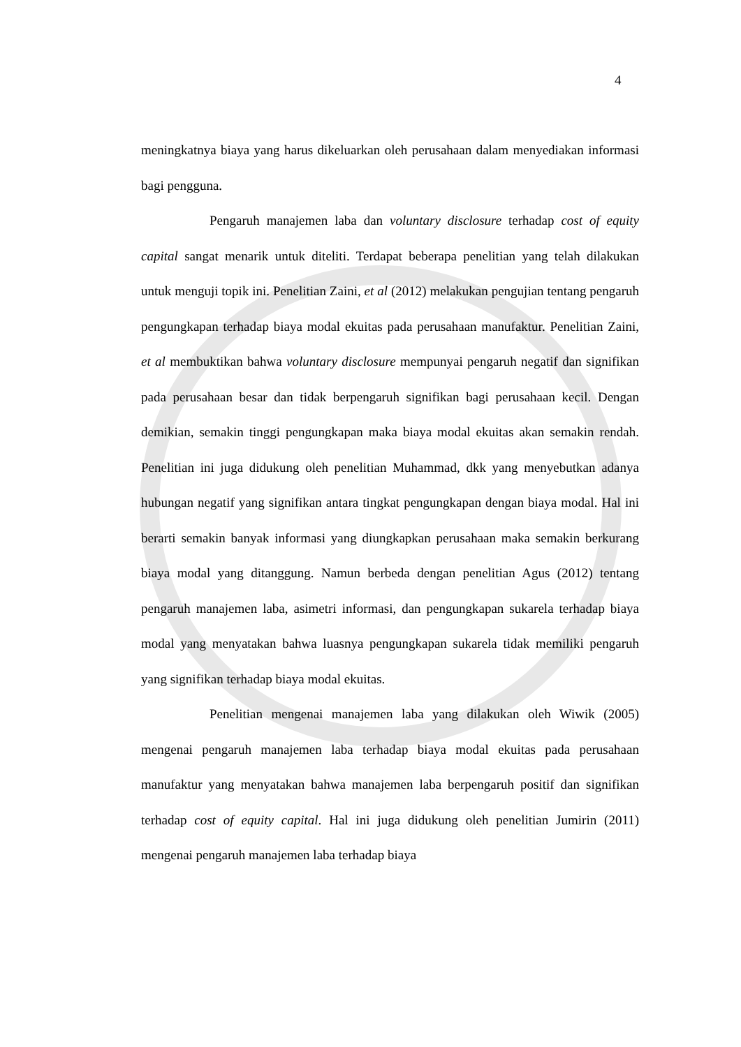4
meningkatnya biaya yang harus dikeluarkan oleh perusahaan dalam menyediakan informasi bagi pengguna.
Pengaruh manajemen laba dan voluntary disclosure terhadap cost of equity capital sangat menarik untuk diteliti. Terdapat beberapa penelitian yang telah dilakukan untuk menguji topik ini. Penelitian Zaini, et al (2012) melakukan pengujian tentang pengaruh pengungkapan terhadap biaya modal ekuitas pada perusahaan manufaktur. Penelitian Zaini, et al membuktikan bahwa voluntary disclosure mempunyai pengaruh negatif dan signifikan pada perusahaan besar dan tidak berpengaruh signifikan bagi perusahaan kecil. Dengan demikian, semakin tinggi pengungkapan maka biaya modal ekuitas akan semakin rendah. Penelitian ini juga didukung oleh penelitian Muhammad, dkk yang menyebutkan adanya hubungan negatif yang signifikan antara tingkat pengungkapan dengan biaya modal. Hal ini berarti semakin banyak informasi yang diungkapkan perusahaan maka semakin berkurang biaya modal yang ditanggung. Namun berbeda dengan penelitian Agus (2012) tentang pengaruh manajemen laba, asimetri informasi, dan pengungkapan sukarela terhadap biaya modal yang menyatakan bahwa luasnya pengungkapan sukarela tidak memiliki pengaruh yang signifikan terhadap biaya modal ekuitas.
Penelitian mengenai manajemen laba yang dilakukan oleh Wiwik (2005) mengenai pengaruh manajemen laba terhadap biaya modal ekuitas pada perusahaan manufaktur yang menyatakan bahwa manajemen laba berpengaruh positif dan signifikan terhadap cost of equity capital. Hal ini juga didukung oleh penelitian Jumirin (2011) mengenai pengaruh manajemen laba terhadap biaya